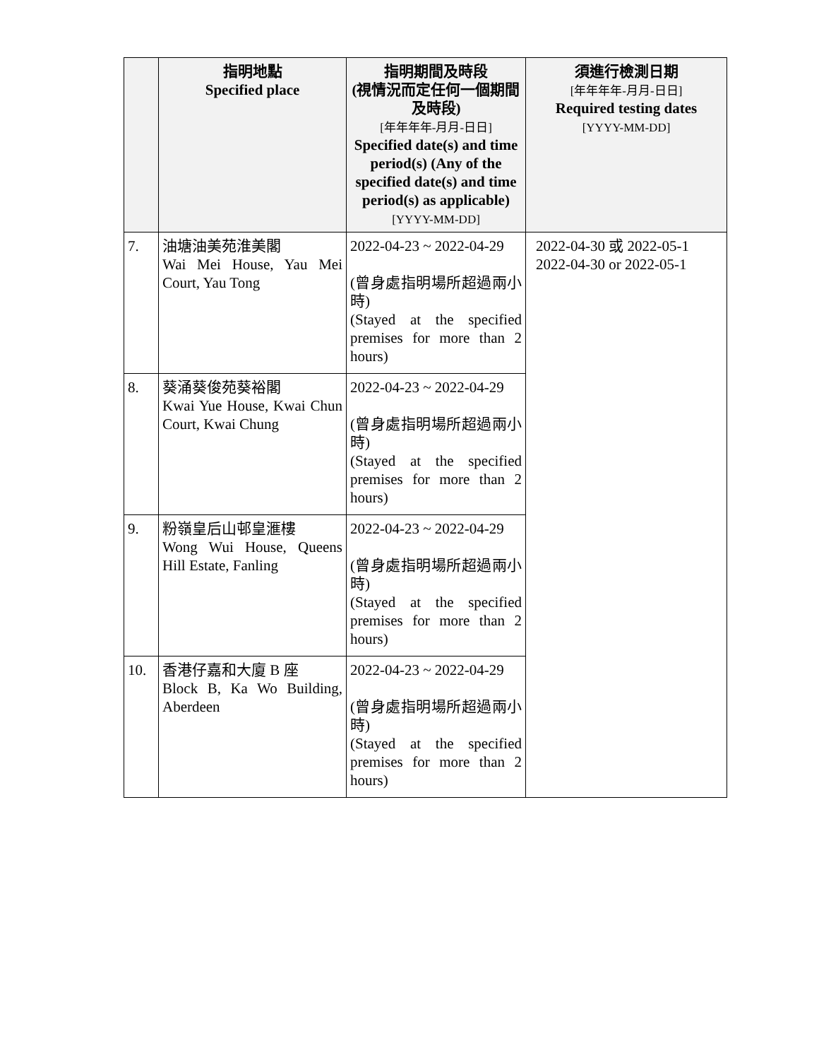| | 指明地點 Specified place | 指明期間及時段 (視情況而定任何一個期間及時段) [年年年年-月月-日日] Specified date(s) and time period(s) (Any of the specified date(s) and time period(s) as applicable) [YYYY-MM-DD] | 須進行檢測日期 [年年年年-月月-日日] Required testing dates [YYYY-MM-DD] |
| --- | --- | --- | --- |
| 7. | 油塘油美苑淮美閣 Wai Mei House, Yau Mei Court, Yau Tong | 2022-04-23 ~ 2022-04-29 (曾身處指明場所超過兩小時) (Stayed at the specified premises for more than 2 hours) | 2022-04-30 或 2022-05-1 2022-04-30 or 2022-05-1 |
| 8. | 葵涌葵俊苑葵裕閣 Kwai Yue House, Kwai Chun Court, Kwai Chung | 2022-04-23 ~ 2022-04-29 (曾身處指明場所超過兩小時) (Stayed at the specified premises for more than 2 hours) | |
| 9. | 粉嶺皇后山邨皇滙樓 Wong Wui House, Queens Hill Estate, Fanling | 2022-04-23 ~ 2022-04-29 (曾身處指明場所超過兩小時) (Stayed at the specified premises for more than 2 hours) | |
| 10. | 香港仔嘉和大廈 B 座 Block B, Ka Wo Building, Aberdeen | 2022-04-23 ~ 2022-04-29 (曾身處指明場所超過兩小時) (Stayed at the specified premises for more than 2 hours) | |